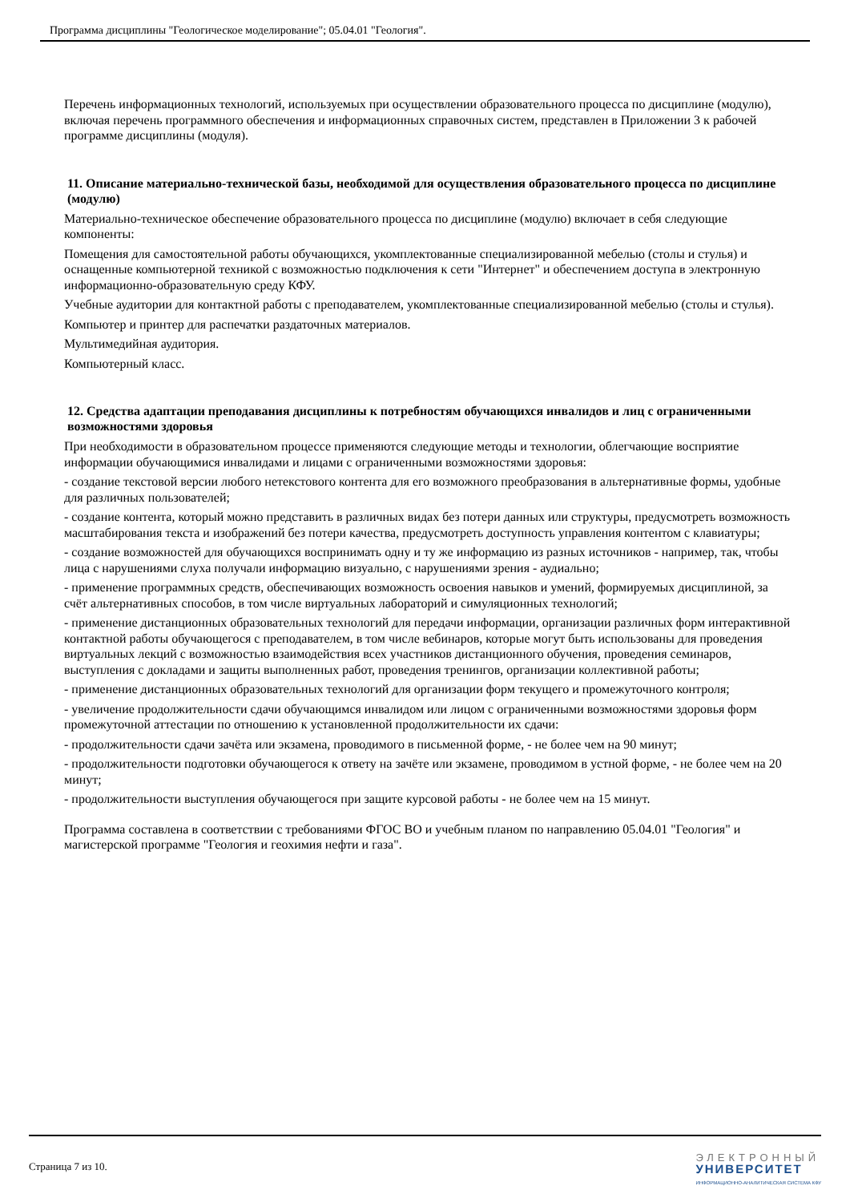Программа дисциплины "Геологическое моделирование"; 05.04.01 "Геология".
Перечень информационных технологий, используемых при осуществлении образовательного процесса по дисциплине (модулю), включая перечень программного обеспечения и информационных справочных систем, представлен в Приложении 3 к рабочей программе дисциплины (модуля).
11. Описание материально-технической базы, необходимой для осуществления образовательного процесса по дисциплине (модулю)
Материально-техническое обеспечение образовательного процесса по дисциплине (модулю) включает в себя следующие компоненты:
Помещения для самостоятельной работы обучающихся, укомплектованные специализированной мебелью (столы и стулья) и оснащенные компьютерной техникой с возможностью подключения к сети "Интернет" и обеспечением доступа в электронную информационно-образовательную среду КФУ.
Учебные аудитории для контактной работы с преподавателем, укомплектованные специализированной мебелью (столы и стулья).
Компьютер и принтер для распечатки раздаточных материалов.
Мультимедийная аудитория.
Компьютерный класс.
12. Средства адаптации преподавания дисциплины к потребностям обучающихся инвалидов и лиц с ограниченными возможностями здоровья
При необходимости в образовательном процессе применяются следующие методы и технологии, облегчающие восприятие информации обучающимися инвалидами и лицами с ограниченными возможностями здоровья:
- создание текстовой версии любого нетекстового контента для его возможного преобразования в альтернативные формы, удобные для различных пользователей;
- создание контента, который можно представить в различных видах без потери данных или структуры, предусмотреть возможность масштабирования текста и изображений без потери качества, предусмотреть доступность управления контентом с клавиатуры;
- создание возможностей для обучающихся воспринимать одну и ту же информацию из разных источников - например, так, чтобы лица с нарушениями слуха получали информацию визуально, с нарушениями зрения - аудиально;
- применение программных средств, обеспечивающих возможность освоения навыков и умений, формируемых дисциплиной, за счёт альтернативных способов, в том числе виртуальных лабораторий и симуляционных технологий;
- применение дистанционных образовательных технологий для передачи информации, организации различных форм интерактивной контактной работы обучающегося с преподавателем, в том числе вебинаров, которые могут быть использованы для проведения виртуальных лекций с возможностью взаимодействия всех участников дистанционного обучения, проведения семинаров, выступления с докладами и защиты выполненных работ, проведения тренингов, организации коллективной работы;
- применение дистанционных образовательных технологий для организации форм текущего и промежуточного контроля;
- увеличение продолжительности сдачи обучающимся инвалидом или лицом с ограниченными возможностями здоровья форм промежуточной аттестации по отношению к установленной продолжительности их сдачи:
- продолжительности сдачи зачёта или экзамена, проводимого в письменной форме, - не более чем на 90 минут;
- продолжительности подготовки обучающегося к ответу на зачёте или экзамене, проводимом в устной форме, - не более чем на 20 минут;
- продолжительности выступления обучающегося при защите курсовой работы - не более чем на 15 минут.
Программа составлена в соответствии с требованиями ФГОС ВО и учебным планом по направлению 05.04.01 "Геология" и магистерской программе "Геология и геохимия нефти и газа".
Страница 7 из 10.
ЭЛЕКТРОННЫЙ
УНИВЕРСИТЕТ
ИНФОРМАЦИОННО-АНАЛИТИЧЕСКАЯ СИСТЕМА КФУ